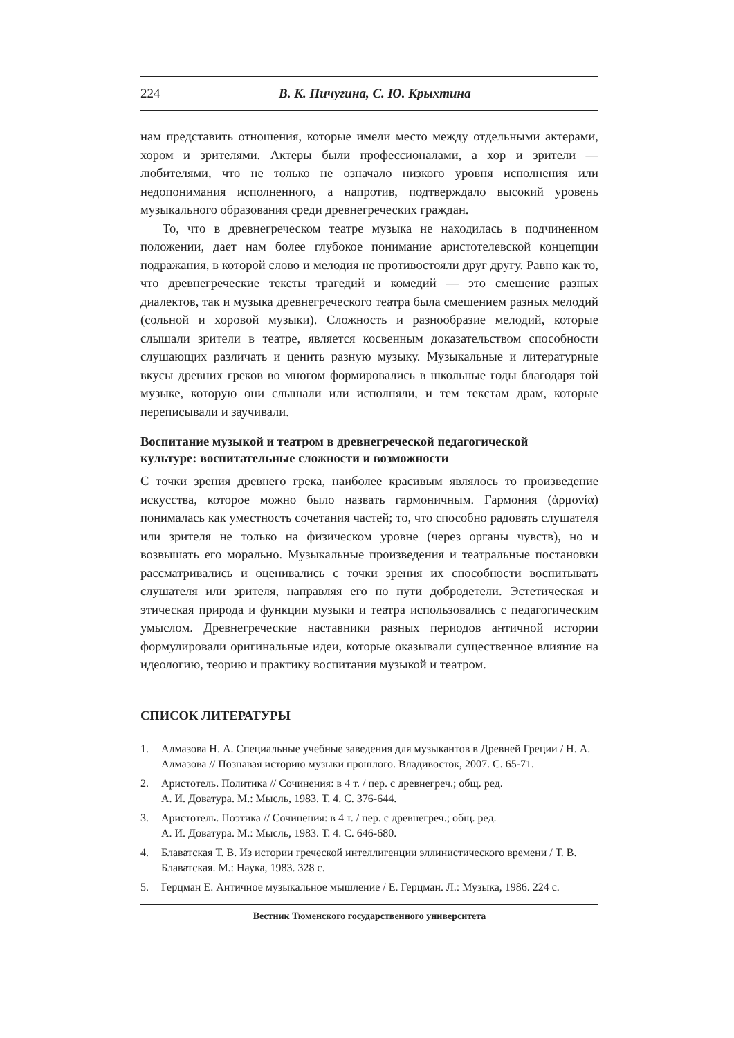224 В. К. Пичугина, С. Ю. Крыхтина
нам представить отношения, которые имели место между отдельными актерами, хором и зрителями. Актеры были профессионалами, а хор и зрители — любителями, что не только не означало низкого уровня исполнения или недопонимания исполненного, а напротив, подтверждало высокий уровень музыкального образования среди древнегреческих граждан.
То, что в древнегреческом театре музыка не находилась в подчиненном положении, дает нам более глубокое понимание аристотелевской концепции подражания, в которой слово и мелодия не противостояли друг другу. Равно как то, что древнегреческие тексты трагедий и комедий — это смешение разных диалектов, так и музыка древнегреческого театра была смешением разных мелодий (сольной и хоровой музыки). Сложность и разнообразие мелодий, которые слышали зрители в театре, является косвенным доказательством способности слушающих различать и ценить разную музыку. Музыкальные и литературные вкусы древних греков во многом формировались в школьные годы благодаря той музыке, которую они слышали или исполняли, и тем текстам драм, которые переписывали и заучивали.
Воспитание музыкой и театром в древнегреческой педагогической
культуре: воспитательные сложности и возможности
С точки зрения древнего грека, наиболее красивым являлось то произведение искусства, которое можно было назвать гармоничным. Гармония (ἁρμονία) понималась как уместность сочетания частей; то, что способно радовать слушателя или зрителя не только на физическом уровне (через органы чувств), но и возвышать его морально. Музыкальные произведения и театральные постановки рассматривались и оценивались с точки зрения их способности воспитывать слушателя или зрителя, направляя его по пути добродетели. Эстетическая и этическая природа и функции музыки и театра использовались с педагогическим умыслом. Древнегреческие наставники разных периодов античной истории формулировали оригинальные идеи, которые оказывали существенное влияние на идеологию, теорию и практику воспитания музыкой и театром.
СПИСОК ЛИТЕРАТУРЫ
1. Алмазова Н. А. Специальные учебные заведения для музыкантов в Древней Греции / Н. А. Алмазова // Познавая историю музыки прошлого. Владивосток, 2007. С. 65-71.
2. Аристотель. Политика // Сочинения: в 4 т. / пер. с древнегреч.; общ. ред.
А. И. Доватура. М.: Мысль, 1983. Т. 4. С. 376-644.
3. Аристотель. Поэтика // Сочинения: в 4 т. / пер. с древнегреч.; общ. ред.
А. И. Доватура. М.: Мысль, 1983. Т. 4. С. 646-680.
4. Блаватская Т. В. Из истории греческой интеллигенции эллинистического времени / Т. В. Блаватская. М.: Наука, 1983. 328 с.
5. Герцман Е. Античное музыкальное мышление / Е. Герцман. Л.: Музыка, 1986. 224 с.
Вестник Тюменского государственного университета